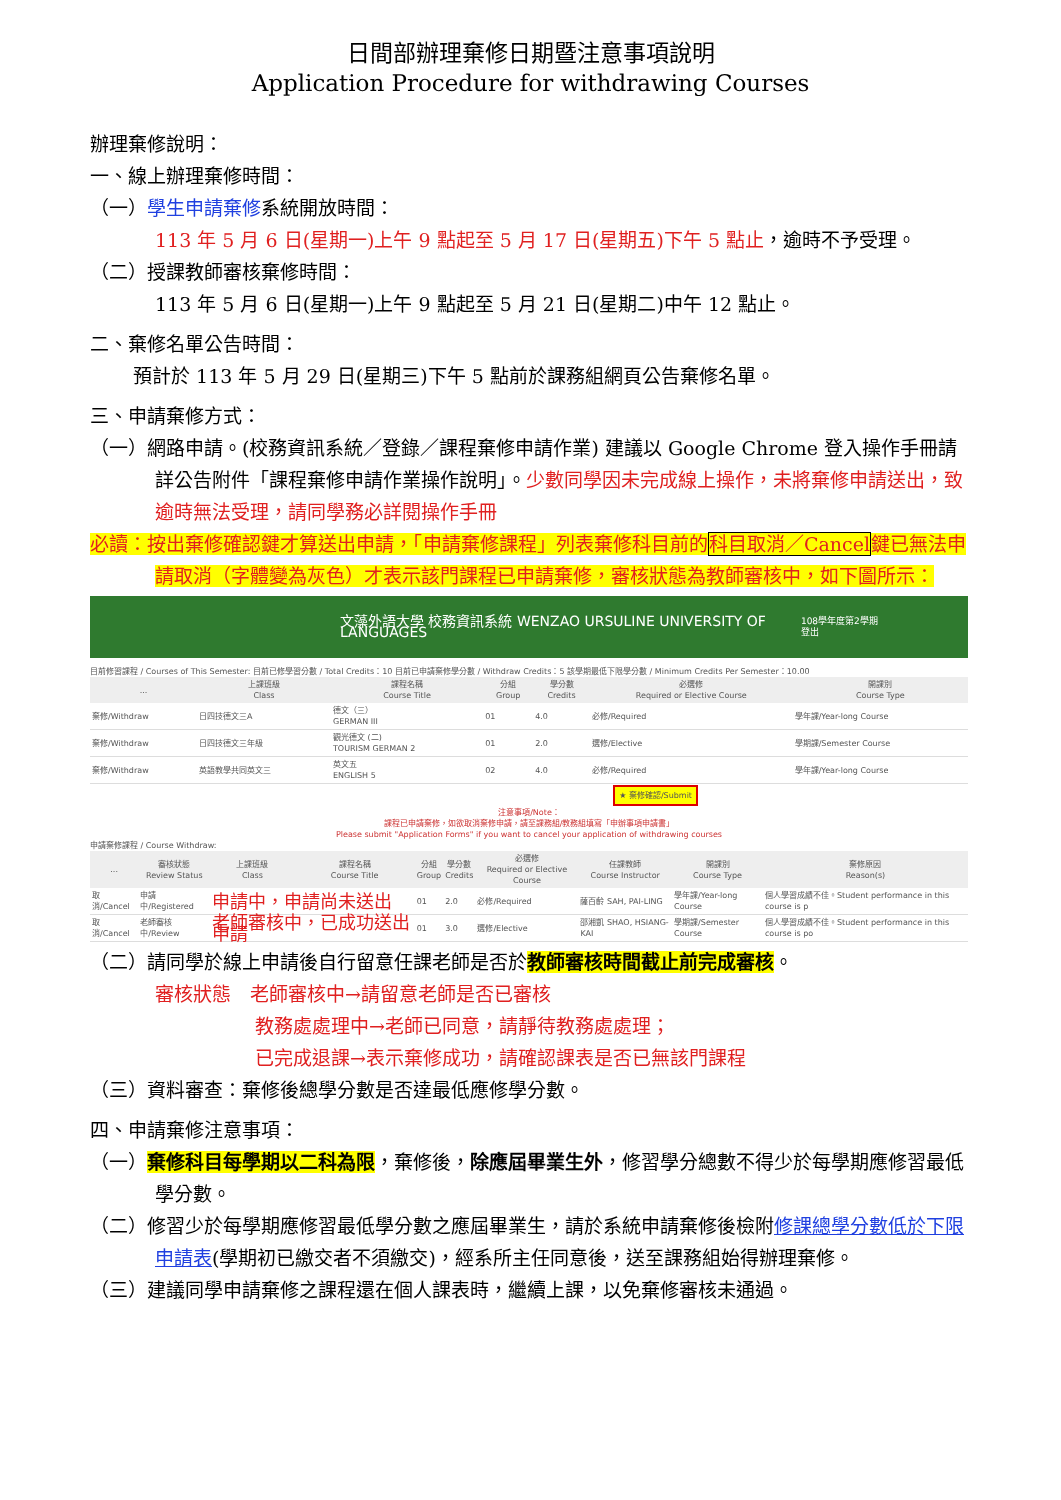日間部辦理棄修日期暨注意事項說明
Application Procedure for withdrawing Courses
辦理棄修說明：
一、線上辦理棄修時間：
（一）學生申請棄修系統開放時間：
113 年 5 月 6 日(星期一)上午 9 點起至 5 月 17 日(星期五)下午 5 點止，逾時不予受理。
（二）授課教師審核棄修時間：
113 年 5 月 6 日(星期一)上午 9 點起至 5 月 21 日(星期二)中午 12 點止。
二、棄修名單公告時間：
預計於 113 年 5 月 29 日(星期三)下午 5 點前於課務組網頁公告棄修名單。
三、申請棄修方式：
（一）網路申請。(校務資訊系統／登錄／課程棄修申請作業) 建議以 Google Chrome 登入操作手冊請詳公告附件「課程棄修申請作業操作說明」。少數同學因未完成線上操作，未將棄修申請送出，致逾時無法受理，請同學務必詳閱操作手冊
必讀：按出棄修確認鍵才算送出申請，「申請棄修課程」列表棄修科目前的科目取消／Cancel鍵已無法申請取消（字體變為灰色）才表示該門課程已申請棄修，審核狀態為教師審核中，如下圖所示：
文藻外語大學 校務資訊系統 WENZAO URSULINE UNIVERSITY OF LANGUAGES 108學年度第2學期 登出
目前修習課程 / Courses of This Semester: 目前已修學習分數 / Total Credits：10 目前已申請棄修學分數 / Withdraw Credits：5 該學期最低下限學分數 / Minimum Credits Per Semester：10.00
| ... | 上課班級 Class | 課程名稱 Course Title | 分組 Group | 學分數 Credits | 必選修 Required or Elective Course | 開課別 Course Type |
| --- | --- | --- | --- | --- | --- | --- |
| 棄修/Withdraw | 日四技德文三A | 德文（三） GERMAN III | 01 | 4.0 | 必修/Required | 學年課/Year-long Course |
| 棄修/Withdraw | 日四技德文三年級 | 觀光德文 (二) TOURISM GERMAN 2 | 01 | 2.0 | 選修/Elective | 學期課/Semester Course |
| 棄修/Withdraw | 英語教學共同英文三 | 英文五 ENGLISH 5 | 02 | 4.0 | 必修/Required | 學年課/Year-long Course |
★ 棄修確認/Submit
注意事項/Note：
課程已申請棄修，如欲取消棄修申請，請至課務組/教務組填寫「申辦事項申請書」
Please submit "Application Forms" if you want to cancel your application of withdrawing courses
申請棄修課程 / Course Withdraw:
| ... | 審核狀態 Review Status | 上課班級 Class | 課程名稱 Course Title | 分組 Group | 學分數 Credits | 必選修 Required or Elective Course | 任課教師 Course Instructor | 開課別 Course Type | 棄修原因 Reason(s) |
| --- | --- | --- | --- | --- | --- | --- | --- | --- | --- |
| 取消/Cancel | 申請中/Registered | 申請中，申請尚未送出 | | 01 | 2.0 | 必修/Required | 薩百齡 SAH, PAI-LING | 學年課/Year-long Course | 個人學習成績不佳。Student performance in this course is p |
| 取消/Cancel | 老師審核中/Review | 老師審核中，已成功送出申請 | | 01 | 3.0 | 選修/Elective | 邵湘凱 SHAO, HSIANG-KAI | 學期課/Semester Course | 個人學習成績不佳。Student performance in this course is po |
（二）請同學於線上申請後自行留意任課老師是否於教師審核時間截止前完成審核。
審核狀態　老師審核中→請留意老師是否已審核
教務處處理中→老師已同意，請靜待教務處處理；
已完成退課→表示棄修成功，請確認課表是否已無該門課程
（三）資料審查：棄修後總學分數是否達最低應修學分數。
四、申請棄修注意事項：
（一）棄修科目每學期以二科為限，棄修後，除應屆畢業生外，修習學分總數不得少於每學期應修習最低學分數。
（二）修習少於每學期應修習最低學分數之應屆畢業生，請於系統申請棄修後檢附修課總學分數低於下限申請表(學期初已繳交者不須繳交)，經系所主任同意後，送至課務組始得辦理棄修。
（三）建議同學申請棄修之課程還在個人課表時，繼續上課，以免棄修審核未通過。